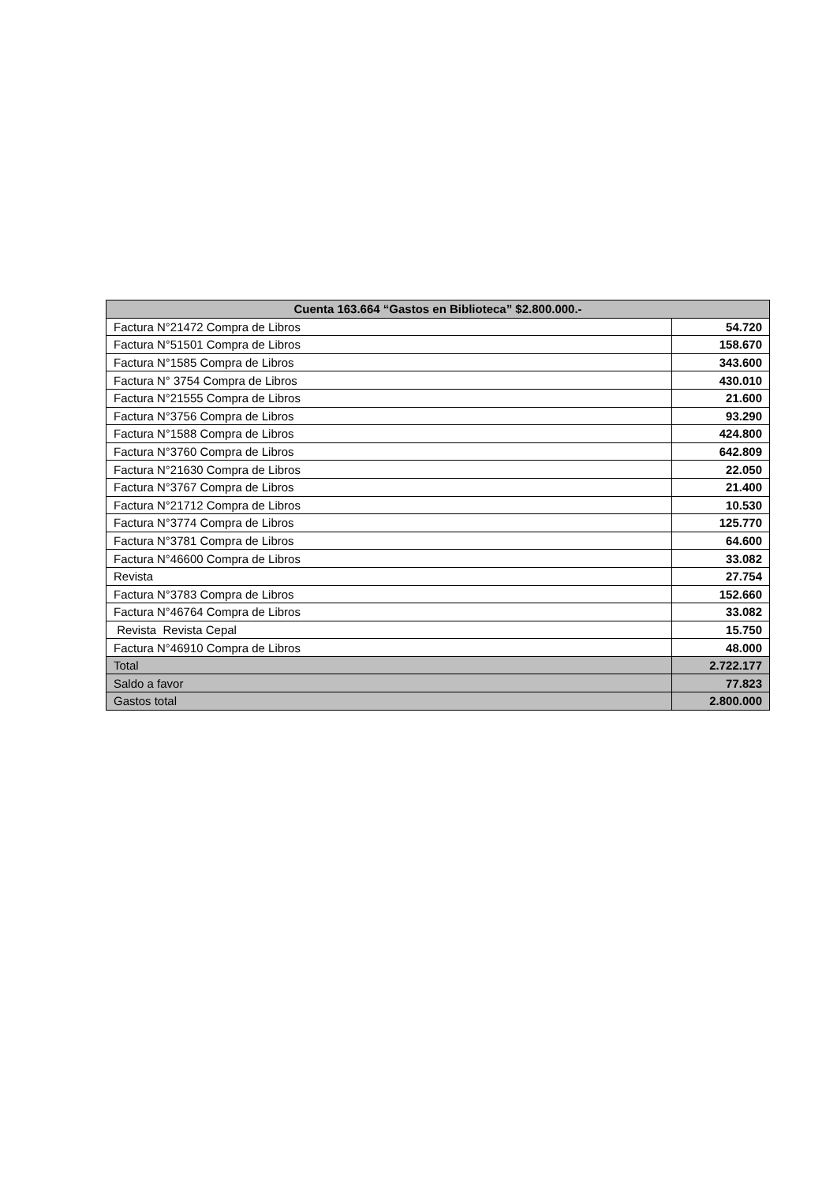| Cuenta 163.664 “Gastos en Biblioteca” $2.800.000.- | |
| --- | --- |
| Factura N°21472 Compra de Libros | 54.720 |
| Factura N°51501 Compra de Libros | 158.670 |
| Factura N°1585 Compra de Libros | 343.600 |
| Factura N° 3754 Compra de Libros | 430.010 |
| Factura N°21555 Compra de Libros | 21.600 |
| Factura N°3756 Compra de Libros | 93.290 |
| Factura N°1588 Compra de Libros | 424.800 |
| Factura N°3760 Compra de Libros | 642.809 |
| Factura N°21630 Compra de Libros | 22.050 |
| Factura N°3767 Compra de Libros | 21.400 |
| Factura N°21712 Compra de Libros | 10.530 |
| Factura N°3774 Compra de Libros | 125.770 |
| Factura N°3781 Compra de Libros | 64.600 |
| Factura N°46600 Compra de Libros | 33.082 |
| Revista | 27.754 |
| Factura N°3783 Compra de Libros | 152.660 |
| Factura N°46764 Compra de Libros | 33.082 |
| Revista Revista Cepal | 15.750 |
| Factura N°46910 Compra de Libros | 48.000 |
| Total | 2.722.177 |
| Saldo a favor | 77.823 |
| Gastos total | 2.800.000 |